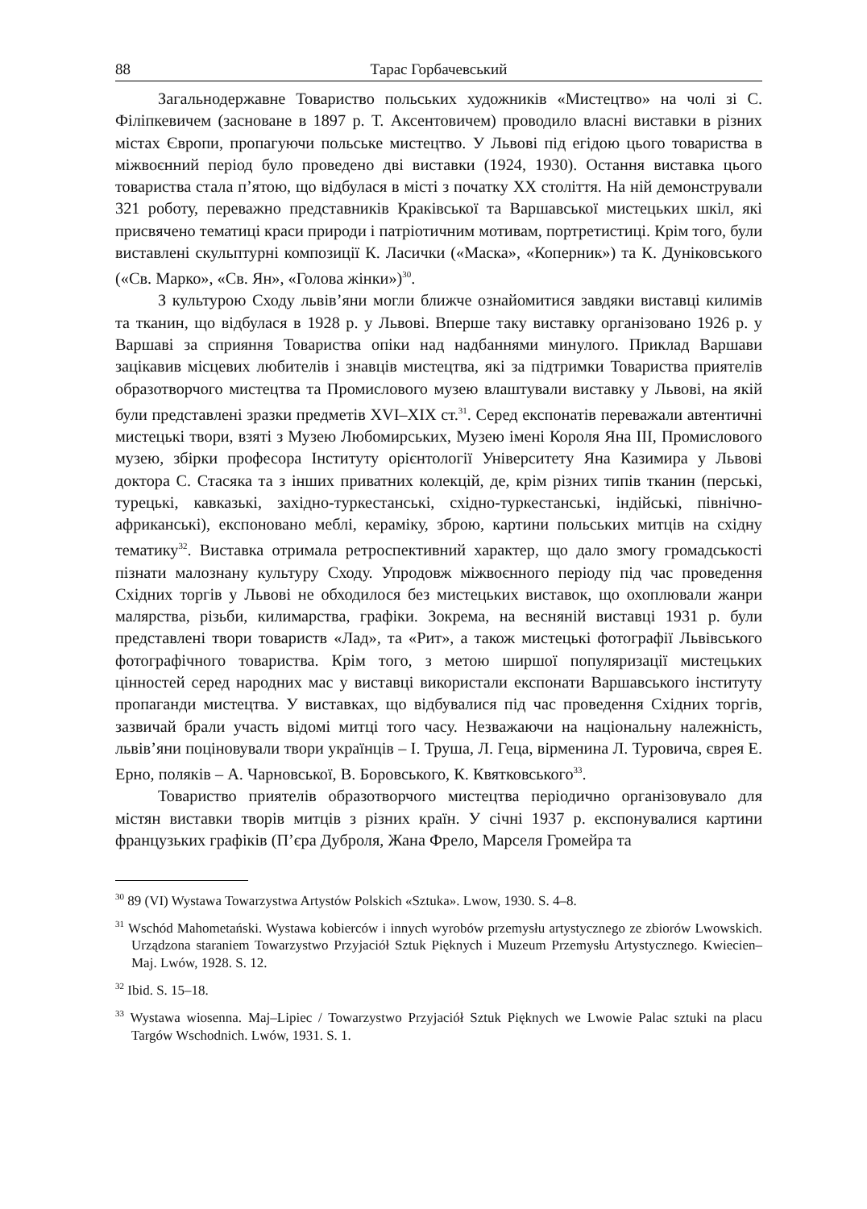88 Тарас Горбачевський
Загальнодержавне Товариство польських художників «Мистецтво» на чолі зі С. Філіпкевичем (засноване в 1897 р. Т. Аксентовичем) проводило власні виставки в різних містах Європи, пропагуючи польське мистецтво. У Львові під егідою цього товариства в міжвоєнний період було проведено дві виставки (1924, 1930). Остання виставка цього товариства стала п’ятою, що відбулася в місті з початку XX століття. На ній демонстрували 321 роботу, переважно представників Краківської та Варшавської мистецьких шкіл, які присвячено тематиці краси природи і патріотичним мотивам, портретистиці. Крім того, були виставлені скульптурні композиції К. Ласички («Маска», «Коперник») та К. Дуніковського («Св. Марко», «Св. Ян», «Голова жінки»)<sup>30</sup>.
З культурою Сходу львів’яни могли ближче ознайомитися завдяки виставці килимів та тканин, що відбулася в 1928 р. у Львові. Вперше таку виставку організовано 1926 р. у Варшаві за сприяння Товариства опіки над надбаннями минулого. Приклад Варшави зацікавив місцевих любителів і знавців мистецтва, які за підтримки Товариства приятелів образотворчого мистецтва та Промислового музею влаштували виставку у Львові, на якій були представлені зразки предметів XVI–XIX ст.<sup>31</sup>. Серед експонатів переважали автентичні мистецькі твори, взяті з Музею Любомирських, Музею імені Короля Яна III, Промислового музею, збірки професора Інституту орієнтології Університету Яна Казимира у Львові доктора С. Стасяка та з інших приватних колекцій, де, крім різних типів тканин (перські, турецькі, кавказькі, західно-туркестанські, східно-туркестанські, індійські, північно-африканські), експоновано меблі, кераміку, зброю, картини польських митців на східну тематику<sup>32</sup>. Виставка отримала ретроспективний характер, що дало змогу громадськості пізнати малознану культуру Сходу. Упродовж міжвоєнного періоду під час проведення Східних торгів у Львові не обходилося без мистецьких виставок, що охоплювали жанри малярства, різьби, килимарства, графіки. Зокрема, на весняній виставці 1931 р. були представлені твори товариств «Лад», та «Рит», а також мистецькі фотографії Львівського фотографічного товариства. Крім того, з метою ширшої популяризації мистецьких цінностей серед народних мас у виставці використали експонати Варшавського інституту пропаганди мистецтва. У виставках, що відбувалися під час проведення Східних торгів, зазвичай брали участь відомі митці того часу. Незважаючи на національну належність, львів’яни поціновували твори українців – І. Труша, Л. Геца, вірменина Л. Туровича, єврея Е. Ерно, поляків – А. Чарновської, В. Боровського, К. Квятковського<sup>33</sup>.
Товариство приятелів образотворчого мистецтва періодично організовувало для містян виставки творів митців з різних країн. У січні 1937 р. експонувалися картини французьких графіків (П’єра Дуброля, Жана Фрело, Марселя Громейра та
<sup>30</sup> 89 (VI) Wystawa Towarzystwa Artystów Polskich «Sztuka». Lwow, 1930. S. 4–8.
<sup>31</sup> Wschód Mahometański. Wystawa kobierców i innych wyrobów przemysłu artystycznego ze zbiorów Lwowskich. Urządzona staraniem Towarzystwo Przyjaciół Sztuk Pięknych i Muzeum Przemysłu Artystycznego. Kwiecien–Maj. Lwów, 1928. S. 12.
<sup>32</sup> Ibid. S. 15–18.
<sup>33</sup> Wystawa wiosenna. Maj–Lipiec / Towarzystwo Przyjaciół Sztuk Pięknych we Lwowie Palac sztuki na placu Targów Wschodnich. Lwów, 1931. S. 1.